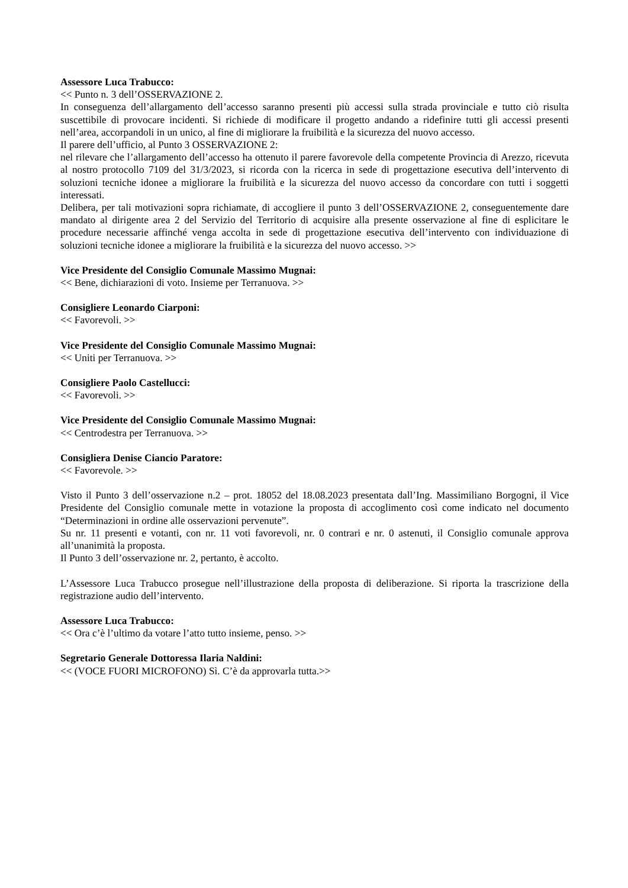Assessore Luca Trabucco:
<< Punto n. 3 dell’OSSERVAZIONE 2.
In conseguenza dell’allargamento dell’accesso saranno presenti più accessi sulla strada provinciale e tutto ciò risulta suscettibile di provocare incidenti. Si richiede di modificare il progetto andando a ridefinire tutti gli accessi presenti nell’area, accorpandoli in un unico, al fine di migliorare la fruibilità e la sicurezza del nuovo accesso.
Il parere dell’ufficio, al Punto 3 OSSERVAZIONE 2:
nel rilevare che l’allargamento dell’accesso ha ottenuto il parere favorevole della competente Provincia di Arezzo, ricevuta al nostro protocollo 7109 del 31/3/2023, si ricorda con la ricerca in sede di progettazione esecutiva dell’intervento di soluzioni tecniche idonee a migliorare la fruibilità e la sicurezza del nuovo accesso da concordare con tutti i soggetti interessati.
Delibera, per tali motivazioni sopra richiamate, di accogliere il punto 3 dell’OSSERVAZIONE 2, conseguentemente dare mandato al dirigente area 2 del Servizio del Territorio di acquisire alla presente osservazione al fine di esplicitare le procedure necessarie affinché venga accolta in sede di progettazione esecutiva dell’intervento con individuazione di soluzioni tecniche idonee a migliorare la fruibilità e la sicurezza del nuovo accesso. >>
Vice Presidente del Consiglio Comunale Massimo Mugnai:
<< Bene, dichiarazioni di voto. Insieme per Terranuova. >>
Consigliere Leonardo Ciarponi:
<< Favorevoli. >>
Vice Presidente del Consiglio Comunale Massimo Mugnai:
<< Uniti per Terranuova. >>
Consigliere Paolo Castellucci:
<< Favorevoli. >>
Vice Presidente del Consiglio Comunale Massimo Mugnai:
<< Centrodestra per Terranuova. >>
Consigliera Denise Ciancio Paratore:
<< Favorevole. >>
Visto il Punto 3 dell’osservazione n.2 – prot. 18052 del 18.08.2023 presentata dall’Ing. Massimiliano Borgogni, il Vice Presidente del Consiglio comunale mette in votazione la proposta di accoglimento così come indicato nel documento “Determinazioni in ordine alle osservazioni pervenute”.
Su nr. 11 presenti e votanti, con nr. 11 voti favorevoli, nr. 0 contrari e nr. 0 astenuti, il Consiglio comunale approva all’unanimità la proposta.
Il Punto 3 dell’osservazione nr. 2, pertanto, è accolto.
L’Assessore Luca Trabucco prosegue nell’illustrazione della proposta di deliberazione. Si riporta la trascrizione della registrazione audio dell’intervento.
Assessore Luca Trabucco:
<< Ora c’è l’ultimo da votare l’atto tutto insieme, penso. >>
Segretario Generale Dottoressa Ilaria Naldini:
<< (VOCE FUORI MICROFONO) Sì. C’è da approvarla tutta.>>